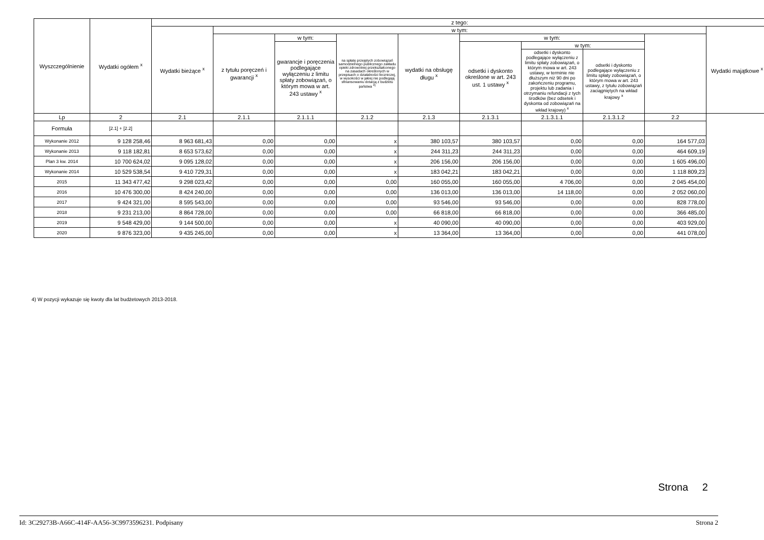| Wyszczególnienie | Wydatki ogółem <sup>x</sup> | z tego: | | | | | | | | | |
| --- | --- | --- | --- | --- | --- | --- | --- | --- | --- | --- | --- |
| | | Wydatki bieżące <sup>x</sup> | w tym: | | | | | | | | Wydatki majątkowe <sup>x</sup> |
| | | | z tytułu poręczeń i gwarancji <sup>x</sup> | w tym: | na spłatę przejętych zobowiązań samodzielnego publicznego zakładu opieki zdrowotnej przekształconego na zasadach określonych w przepisach o działalności leczniczej, w wysokości w jakiej nie podlegają sfinansowaniu dotacją z budżetu państwa <sup>4)</sup> | wydatki na obsługę długu <sup>x</sup> | w tym: | | | | |
| | | | | gwarancje i poręczenia podlegające wyłączeniu z limitu spłaty zobowiązań, o którym mowa w art. 243 ustawy <sup>x</sup> | | | odsetki i dyskonto określone w art. 243 ust. 1 ustawy <sup>x</sup> | w tym: | | | |
| | | | | | | | | odsetki i dyskonto podlegające wyłączeniu z limitu spłaty zobowiązań, o którym mowa w art. 243 ustawy, w terminie nie dłuższym niż 90 dni po zakończeniu programu, projektu lub zadania i otrzymaniu refundacji z tych środków (bez odsetek i dyskonta od zobowiązań na wkład krajowy) <sup>x</sup> | odsetki i dyskonto podlegające wyłączeniu z limitu spłaty zobowiązań, o którym mowa w art. 243 ustawy, z tytułu zobowiązań zaciągniętych na wkład krajowy <sup>x</sup> | | |
| Lp | 2 | 2.1 | 2.1.1 | 2.1.1.1 | 2.1.2 | 2.1.3 | 2.1.3.1 | 2.1.3.1.1 | 2.1.3.1.2 | 2.2 | |
| Formuła | [2.1] + [2.2] | | | | | | | | | | |
| Wykonanie 2012 | 9 128 258,46 | 8 963 681,43 | 0,00 | 0,00 | x | 380 103,57 | 380 103,57 | 0,00 | 0,00 | 164 577,03 | |
| Wykonanie 2013 | 9 118 182,81 | 8 653 573,62 | 0,00 | 0,00 | x | 244 311,23 | 244 311,23 | 0,00 | 0,00 | 464 609,19 | |
| Plan 3 kw. 2014 | 10 700 624,02 | 9 095 128,02 | 0,00 | 0,00 | x | 206 156,00 | 206 156,00 | 0,00 | 0,00 | 1 605 496,00 | |
| Wykonanie 2014 | 10 529 538,54 | 9 410 729,31 | 0,00 | 0,00 | x | 183 042,21 | 183 042,21 | 0,00 | 0,00 | 1 118 809,23 | |
| 2015 | 11 343 477,42 | 9 298 023,42 | 0,00 | 0,00 | 0,00 | 160 055,00 | 160 055,00 | 4 706,00 | 0,00 | 2 045 454,00 | |
| 2016 | 10 476 300,00 | 8 424 240,00 | 0,00 | 0,00 | 0,00 | 136 013,00 | 136 013,00 | 14 118,00 | 0,00 | 2 052 060,00 | |
| 2017 | 9 424 321,00 | 8 595 543,00 | 0,00 | 0,00 | 0,00 | 93 546,00 | 93 546,00 | 0,00 | 0,00 | 828 778,00 | |
| 2018 | 9 231 213,00 | 8 864 728,00 | 0,00 | 0,00 | 0,00 | 66 818,00 | 66 818,00 | 0,00 | 0,00 | 366 485,00 | |
| 2019 | 9 548 429,00 | 9 144 500,00 | 0,00 | 0,00 | x | 40 090,00 | 40 090,00 | 0,00 | 0,00 | 403 929,00 | |
| 2020 | 9 876 323,00 | 9 435 245,00 | 0,00 | 0,00 | x | 13 364,00 | 13 364,00 | 0,00 | 0,00 | 441 078,00 | |
4) W pozycji wykazuje się kwoty dla lat budżetowych 2013-2018.
Strona 2
Id: 3C29273B-A66C-414F-AA56-3C9973596231. Podpisany Strona 2